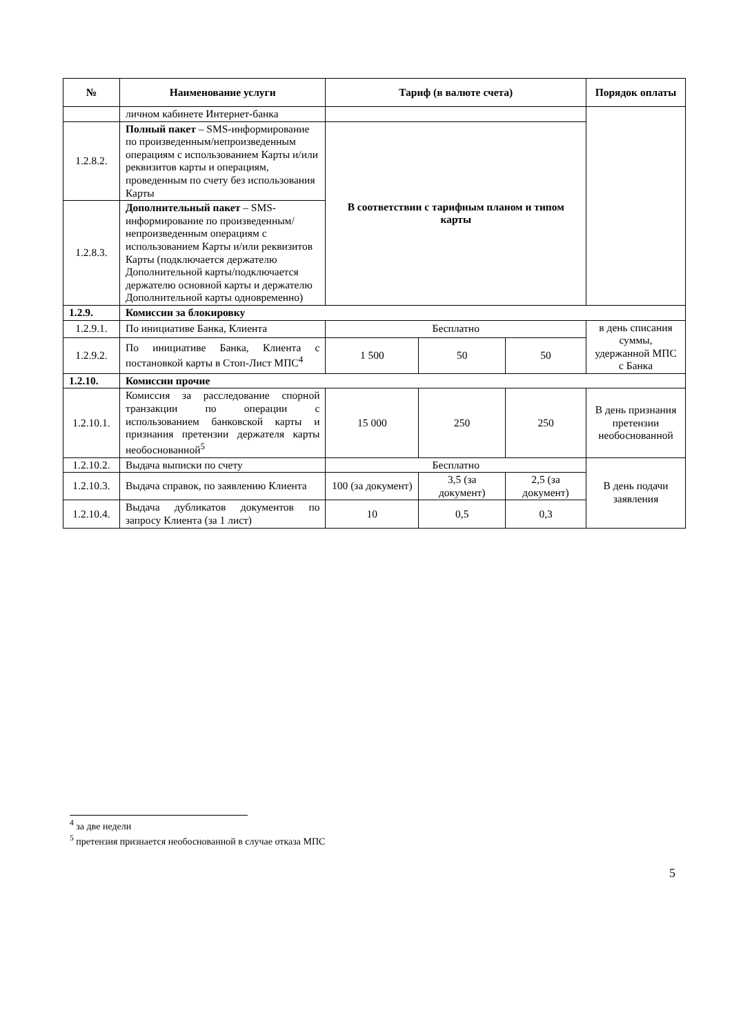| № | Наименование услуги | Тариф (в валюте счета) | | | Порядок оплаты |
| --- | --- | --- | --- | --- | --- |
| | личном кабинете Интернет-банка | | | | |
| 1.2.8.2. | Полный пакет – SMS-информирование по произведенным/непроизведенным операциям с использованием Карты и/или реквизитов карты и операциям, проведенным по счету без использования Карты | В соответствии с тарифным планом и типом карты | | | |
| 1.2.8.3. | Дополнительный пакет – SMS-информирование по произведенным/непроизведенным операциям с использованием Карты и/или реквизитов Карты (подключается держателю Дополнительной карты/подключается держателю основной карты и держателю Дополнительной карты одновременно) | | | | |
| 1.2.9. | Комиссии за блокировку | | | | |
| 1.2.9.1. | По инициативе Банка, Клиента | Бесплатно | | | в день списания суммы, удержанной МПС с Банка |
| 1.2.9.2. | По инициативе Банка, Клиента с постановкой карты в Стоп-Лист МПС<sup>4</sup> | 1 500 | 50 | 50 | |
| 1.2.10. | Комиссии прочие | | | | |
| 1.2.10.1. | Комиссия за расследование спорной транзакции по операции с использованием банковской карты и признания претензии держателя карты необоснованной<sup>5</sup> | 15 000 | 250 | 250 | В день признания претензии необоснованной |
| 1.2.10.2. | Выдача выписки по счету | Бесплатно | | | В день подачи заявления |
| 1.2.10.3. | Выдача справок, по заявлению Клиента | 100 (за документ) | 3,5 (за документ) | 2,5 (за документ) | |
| 1.2.10.4. | Выдача дубликатов документов по запросу Клиента (за 1 лист) | 10 | 0,5 | 0,3 | |
<sup>4</sup> за две недели
<sup>5</sup> претензия признается необоснованной в случае отказа МПС
5